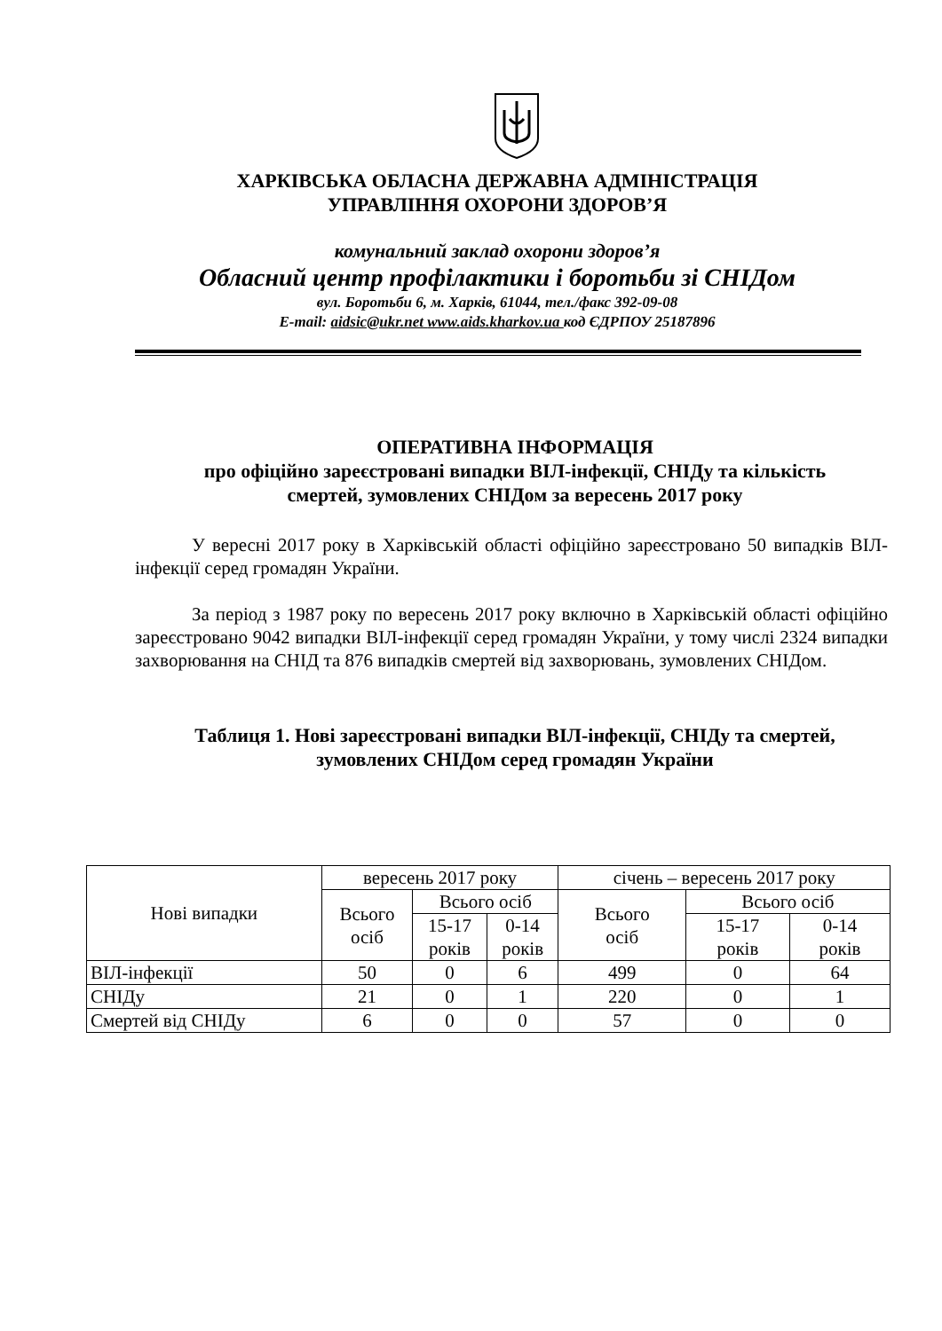ХАРКІВСЬКА ОБЛАСНА ДЕРЖАВНА АДМІНІСТРАЦІЯ
УПРАВЛІННЯ ОХОРОНИ ЗДОРОВ’Я
комунальний заклад охорони здоров’я
Обласний центр профілактики і боротьби зі СНІДом
вул. Боротьби 6, м. Харків, 61044, тел./факс 392-09-08
E-mail: aidsic@ukr.net www.aids.kharkov.ua код ЄДРПОУ 25187896
ОПЕРАТИВНА ІНФОРМАЦІЯ
про офіційно зареєстровані випадки ВІЛ-інфекції, СНІДу та кількість
смертей, зумовлених СНІДом за вересень 2017 року
У вересні 2017 року в Харківській області офіційно зареєстровано 50 випадків ВІЛ-інфекції серед громадян України.
За період з 1987 року по вересень 2017 року включно в Харківській області офіційно зареєстровано 9042 випадки ВІЛ-інфекції серед громадян України, у тому числі 2324 випадки захворювання на СНІД та 876 випадків смертей від захворювань, зумовлених СНІДом.
Таблиця 1. Нові зареєстровані випадки ВІЛ-інфекції, СНІДу та смертей,
зумовлених СНІДом серед громадян України
| Нові випадки | вересень 2017 року | | | січень – вересень 2017 року | | |
| | Всього осіб | Всього осіб | | Всього осіб | Всього осіб | |
| | | 15-17 років | 0-14 років | | 15-17 років | 0-14 років |
| ВІЛ-інфекції | 50 | 0 | 6 | 499 | 0 | 64 |
| СНІДу | 21 | 0 | 1 | 220 | 0 | 1 |
| Смертей від СНІДу | 6 | 0 | 0 | 57 | 0 | 0 |